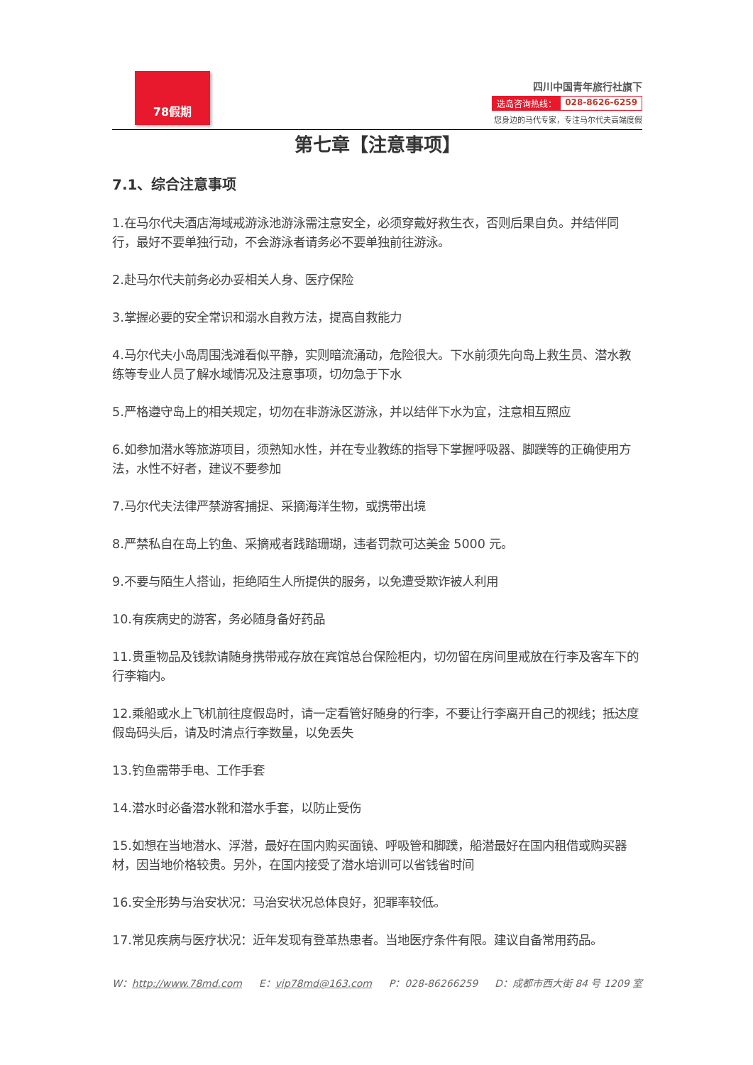78假期
四川中国青年旅行社旗下
选岛咨询热线： 028-8626-6259
您身边的马代专家，专注马尔代夫高端度假
第七章【注意事项】
7.1、综合注意事项
1.在马尔代夫酒店海域戒游泳池游泳需注意安全，必须穿戴好救生衣，否则后果自负。并结伴同行，最好不要单独行动，不会游泳者请务必不要单独前往游泳。
2.赴马尔代夫前务必办妥相关人身、医疗保险
3.掌握必要的安全常识和溺水自救方法，提高自救能力
4.马尔代夫小岛周围浅滩看似平静，实则暗流涌动，危险很大。下水前须先向岛上救生员、潜水教练等专业人员了解水域情况及注意事项，切勿急于下水
5.严格遵守岛上的相关规定，切勿在非游泳区游泳，并以结伴下水为宜，注意相互照应
6.如参加潜水等旅游项目，须熟知水性，并在专业教练的指导下掌握呼吸器、脚蹼等的正确使用方法，水性不好者，建议不要参加
7.马尔代夫法律严禁游客捕捉、采摘海洋生物，或携带出境
8.严禁私自在岛上钓鱼、采摘戒者践踏珊瑚，违者罚款可达美金 5000 元。
9.不要与陌生人搭讪，拒绝陌生人所提供的服务，以免遭受欺诈被人利用
10.有疾病史的游客，务必随身备好药品
11.贵重物品及钱款请随身携带戒存放在宾馆总台保险柜内，切勿留在房间里戒放在行李及客车下的行李箱内。
12.乘船或水上飞机前往度假岛时，请一定看管好随身的行李，不要让行李离开自己的视线；抵达度假岛码头后，请及时清点行李数量，以免丢失
13.钓鱼需带手电、工作手套
14.潜水时必备潜水靴和潜水手套，以防止受伤
15.如想在当地潜水、浮潜，最好在国内购买面镜、呼吸管和脚蹼，船潜最好在国内租借或购买器材，因当地价格较贵。另外，在国内接受了潜水培训可以省钱省时间
16.安全形势与治安状况：马治安状况总体良好，犯罪率较低。
17.常见疾病与医疗状况：近年发现有登革热患者。当地医疗条件有限。建议自备常用药品。
W：http://www.78md.com E：vip78md@163.com P：028-86266259 D：成都市西大街 84 号 1209 室